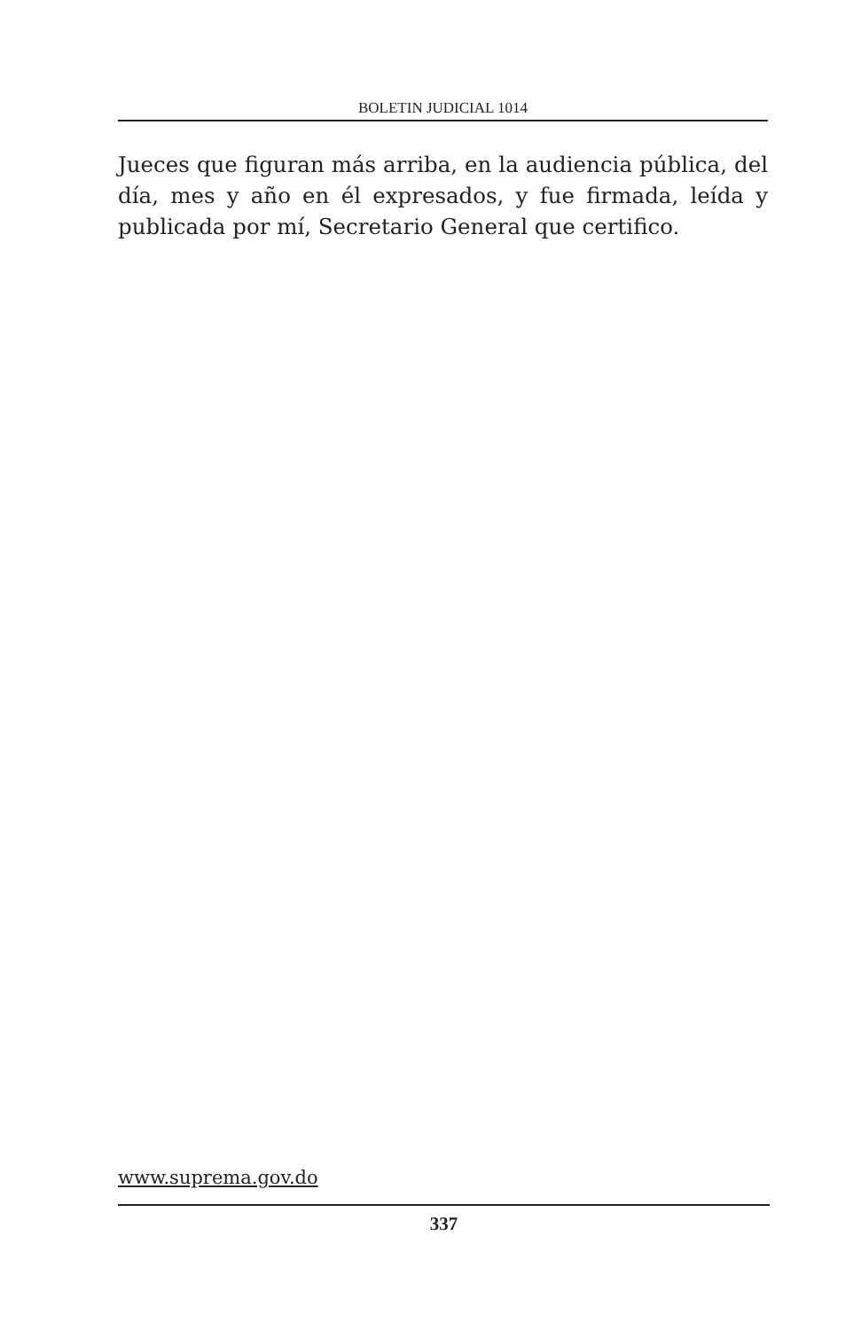BOLETIN JUDICIAL 1014
Jueces que figuran más arriba, en la audiencia pública, del día, mes y año en él expresados, y fue firmada, leída y publicada por mí, Secretario General que certifico.
www.suprema.gov.do
337